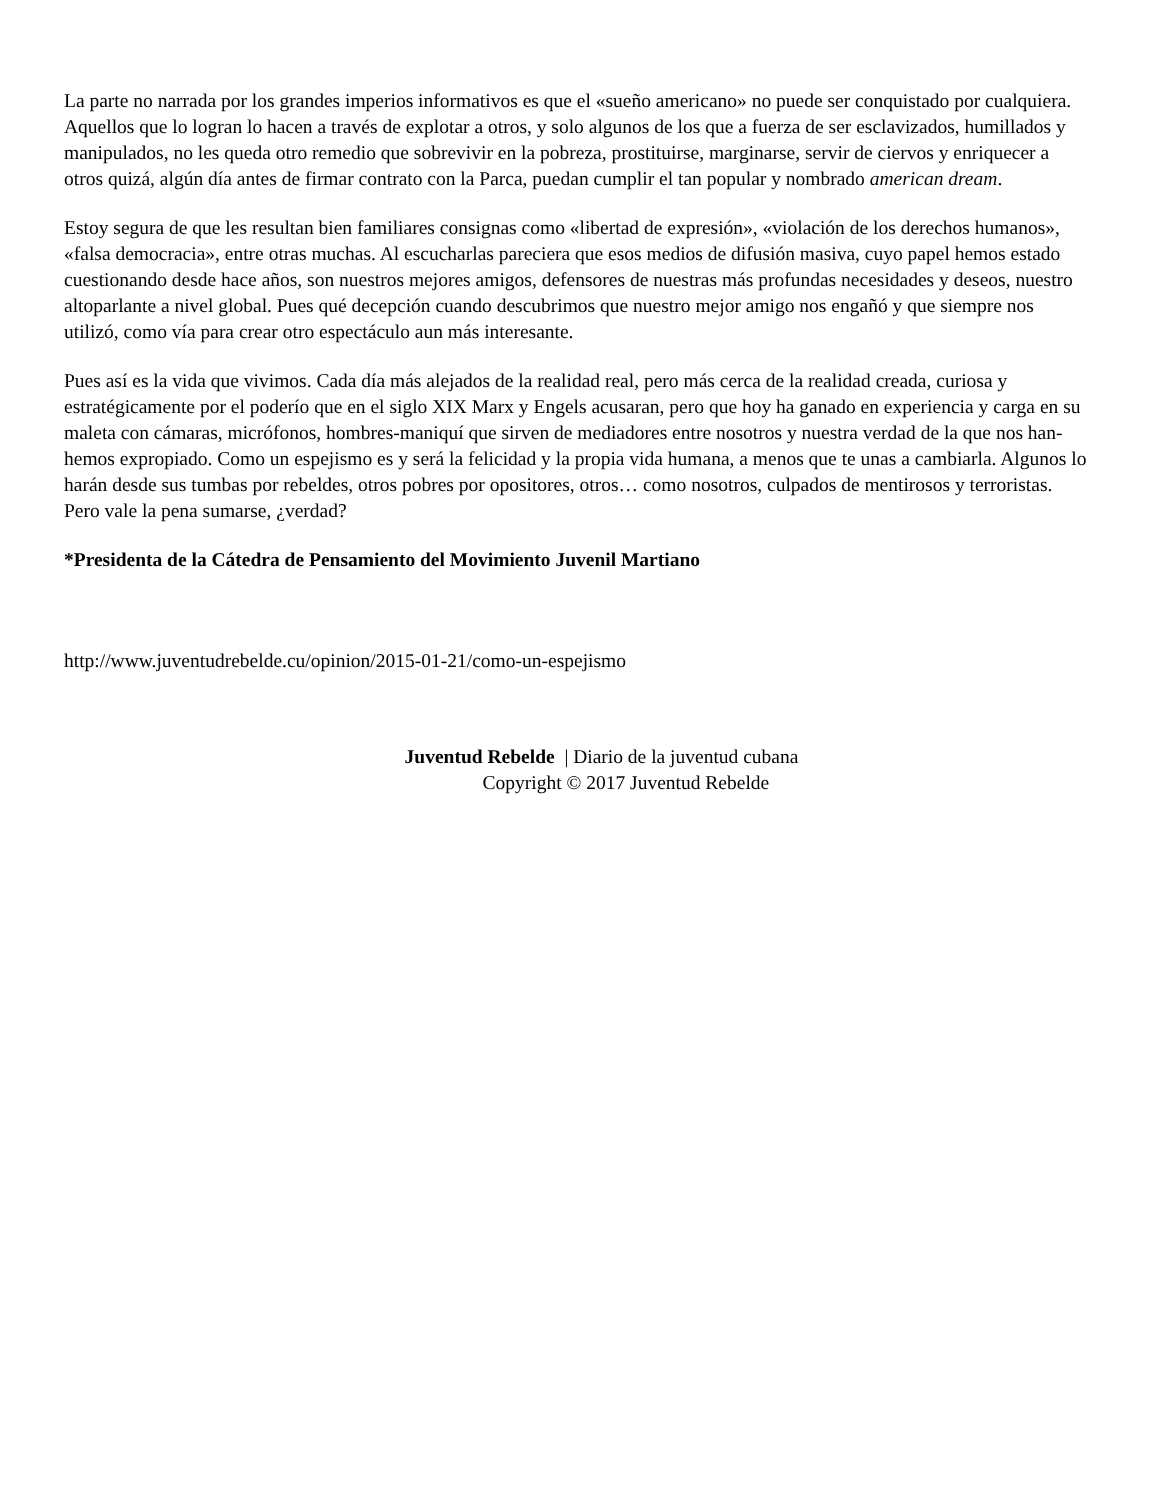La parte no narrada por los grandes imperios informativos es que el «sueño americano» no puede ser conquistado por cualquiera. Aquellos que lo logran lo hacen a través de explotar a otros, y solo algunos de los que a fuerza de ser esclavizados, humillados y manipulados, no les queda otro remedio que sobrevivir en la pobreza, prostituirse, marginarse, servir de ciervos y enriquecer a otros quizá, algún día antes de firmar contrato con la Parca, puedan cumplir el tan popular y nombrado american dream.
Estoy segura de que les resultan bien familiares consignas como «libertad de expresión», «violación de los derechos humanos», «falsa democracia», entre otras muchas. Al escucharlas pareciera que esos medios de difusión masiva, cuyo papel hemos estado cuestionando desde hace años, son nuestros mejores amigos, defensores de nuestras más profundas necesidades y deseos, nuestro altoparlante a nivel global. Pues qué decepción cuando descubrimos que nuestro mejor amigo nos engañó y que siempre nos utilizó, como vía para crear otro espectáculo aun más interesante.
Pues así es la vida que vivimos. Cada día más alejados de la realidad real, pero más cerca de la realidad creada, curiosa y estratégicamente por el poderío que en el siglo XIX Marx y Engels acusaran, pero que hoy ha ganado en experiencia y carga en su maleta con cámaras, micrófonos, hombres-maniquí que sirven de mediadores entre nosotros y nuestra verdad de la que nos han-hemos expropiado. Como un espejismo es y será la felicidad y la propia vida humana, a menos que te unas a cambiarla. Algunos lo harán desde sus tumbas por rebeldes, otros pobres por opositores, otros… como nosotros, culpados de mentirosos y terroristas. Pero vale la pena sumarse, ¿verdad?
*Presidenta de la Cátedra de Pensamiento del Movimiento Juvenil Martiano
http://www.juventudrebelde.cu/opinion/2015-01-21/como-un-espejismo
Juventud Rebelde | Diario de la juventud cubana
Copyright © 2017 Juventud Rebelde